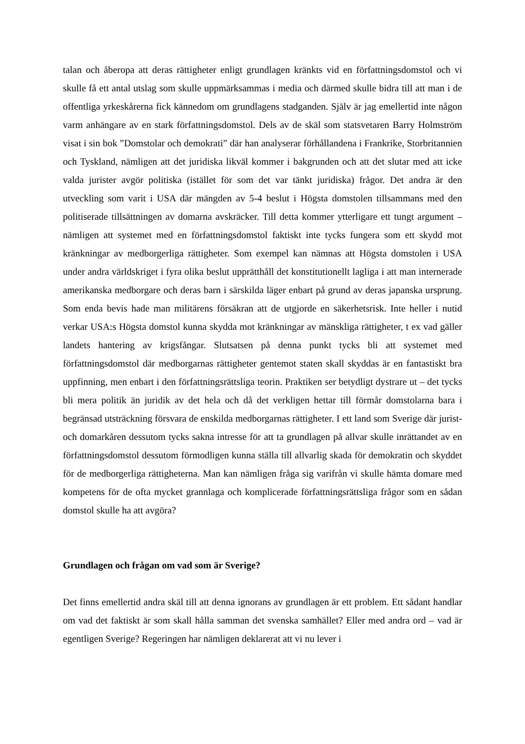talan och åberopa att deras rättigheter enligt grundlagen kränkts vid en författningsdomstol och vi skulle få ett antal utslag som skulle uppmärksammas i media och därmed skulle bidra till att man i de offentliga yrkeskårerna fick kännedom om grundlagens stadganden. Själv är jag emellertid inte någon varm anhängare av en stark författningsdomstol. Dels av de skäl som statsvetaren Barry Holmström visat i sin bok ”Domstolar och demokrati” där han analyserar förhållandena i Frankrike, Storbritannien och Tyskland, nämligen att det juridiska likväl kommer i bakgrunden och att det slutar med att icke valda jurister avgör politiska (istället för som det var tänkt juridiska) frågor. Det andra är den utveckling som varit i USA där mängden av 5-4 beslut i Högsta domstolen tillsammans med den politiserade tillsättningen av domarna avskräcker. Till detta kommer ytterligare ett tungt argument – nämligen att systemet med en författningsdomstol faktiskt inte tycks fungera som ett skydd mot kränkningar av medborgerliga rättigheter. Som exempel kan nämnas att Högsta domstolen i USA under andra världskriget i fyra olika beslut upprätthåll det konstitutionellt lagliga i att man internerade amerikanska medborgare och deras barn i särskilda läger enbart på grund av deras japanska ursprung. Som enda bevis hade man militärens försäkran att de utgjorde en säkerhetsrisk. Inte heller i nutid verkar USA:s Högsta domstol kunna skydda mot kränkningar av mänskliga rättigheter, t ex vad gäller landets hantering av krigsfångar. Slutsatsen på denna punkt tycks bli att systemet med författningsdomstol där medborgarnas rättigheter gentemot staten skall skyddas är en fantastiskt bra uppfinning, men enbart i den författningsrättsliga teorin. Praktiken ser betydligt dystrare ut – det tycks bli mera politik än juridik av det hela och då det verkligen hettar till förmår domstolarna bara i begränsad utsträckning försvara de enskilda medborgarnas rättigheter. I ett land som Sverige där jurist- och domarkåren dessutom tycks sakna intresse för att ta grundlagen på allvar skulle inrättandet av en författningsdomstol dessutom förmodligen kunna ställa till allvarlig skada för demokratin och skyddet för de medborgerliga rättigheterna. Man kan nämligen fråga sig varifrån vi skulle hämta domare med kompetens för de ofta mycket grannlaga och komplicerade författningsrättsliga frågor som en sådan domstol skulle ha att avgöra?
Grundlagen och frågan om vad som är Sverige?
Det finns emellertid andra skäl till att denna ignorans av grundlagen är ett problem. Ett sådant handlar om vad det faktiskt är som skall hålla samman det svenska samhället? Eller med andra ord – vad är egentligen Sverige? Regeringen har nämligen deklarerat att vi nu lever i